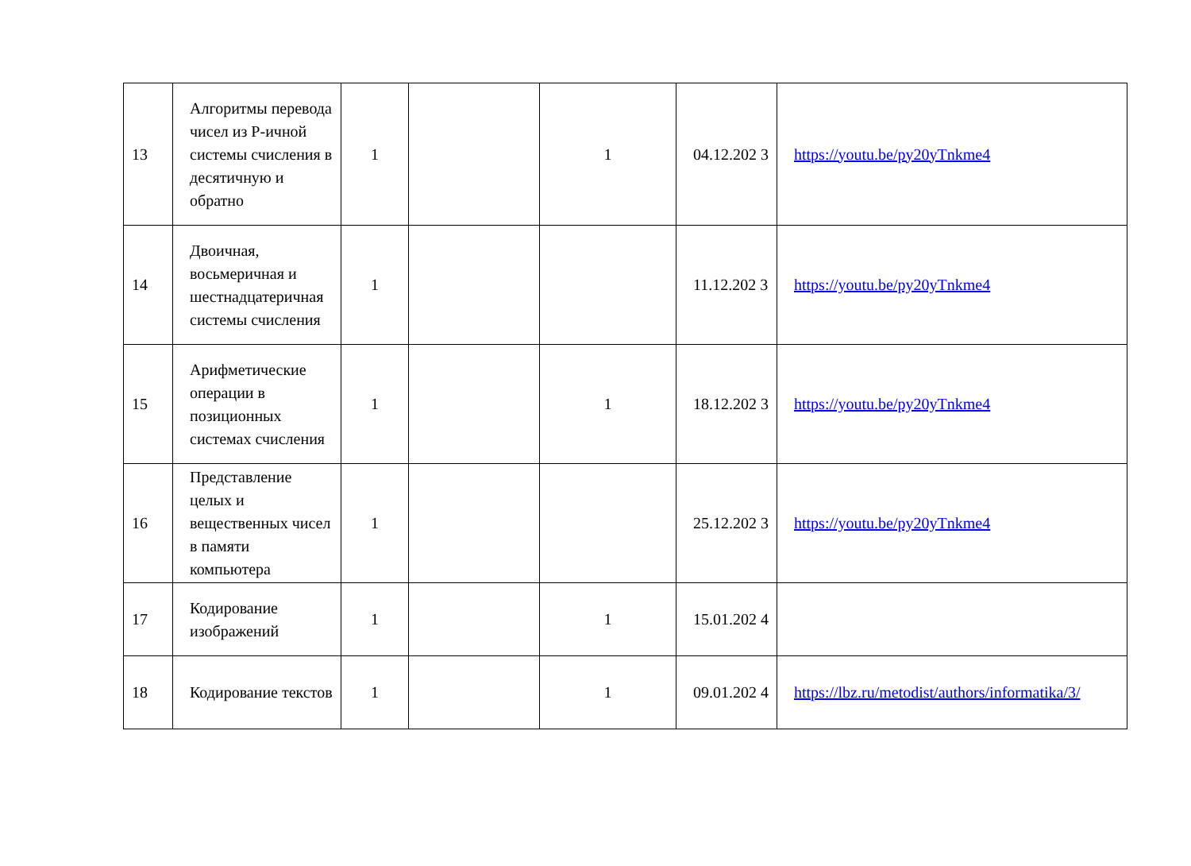| 13 | Алгоритмы перевода чисел из Р-ичной системы счисления в десятичную и обратно | 1 | | 1 | 04.12.202 3 | https://youtu.be/py20yTnkme4 |
| 14 | Двоичная, восьмеричная и шестнадцатеричная системы счисления | 1 | | | 11.12.202 3 | https://youtu.be/py20yTnkme4 |
| 15 | Арифметические операции в позиционных системах счисления | 1 | | 1 | 18.12.202 3 | https://youtu.be/py20yTnkme4 |
| 16 | Представление целых и вещественных чисел в памяти компьютера | 1 | | | 25.12.202 3 | https://youtu.be/py20yTnkme4 |
| 17 | Кодирование изображений | 1 | | 1 | 15.01.202 4 | |
| 18 | Кодирование текстов | 1 | | 1 | 09.01.202 4 | https://lbz.ru/metodist/authors/informatika/3/ |